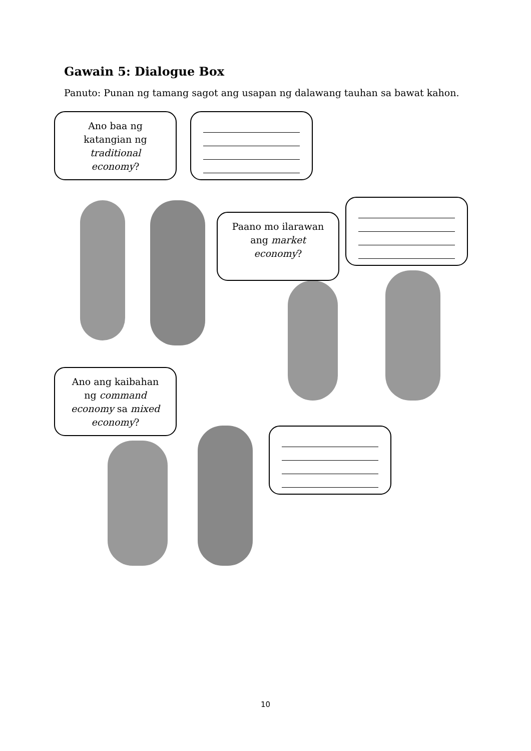Gawain 5: Dialogue Box
Panuto: Punan ng tamang sagot ang usapan ng dalawang tauhan sa bawat kahon.
Ano baa ng
katangian ng
traditional
economy?
Paano mo ilarawan
ang market
economy?
Ano ang kaibahan
ng command
economy sa mixed
economy?
10